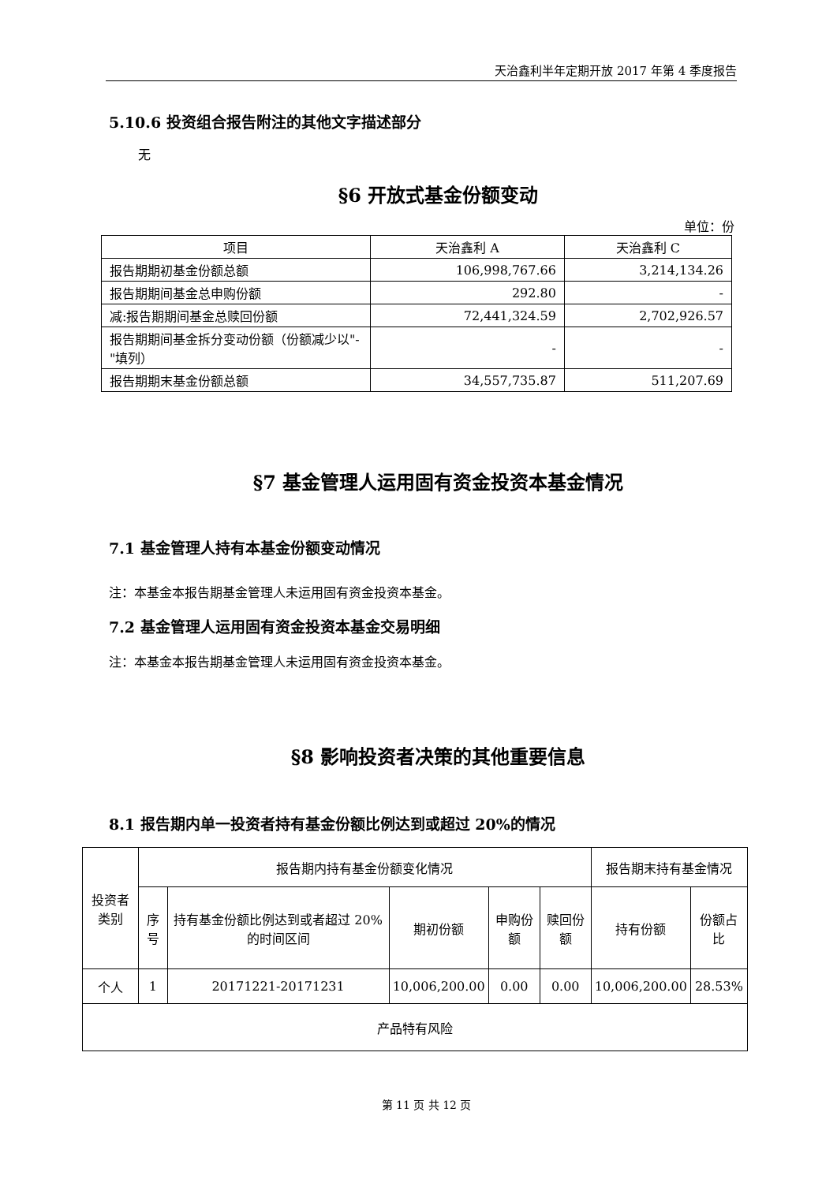天治鑫利半年定期开放 2017 年第 4 季度报告
5.10.6 投资组合报告附注的其他文字描述部分
无
§6 开放式基金份额变动
单位：份
| 项目 | 天治鑫利 A | 天治鑫利 C |
| --- | --- | --- |
| 报告期期初基金份额总额 | 106,998,767.66 | 3,214,134.26 |
| 报告期期间基金总申购份额 | 292.80 | - |
| 减:报告期期间基金总赎回份额 | 72,441,324.59 | 2,702,926.57 |
| 报告期期间基金拆分变动份额（份额减少以"-"填列） | - | - |
| 报告期期末基金份额总额 | 34,557,735.87 | 511,207.69 |
§7 基金管理人运用固有资金投资本基金情况
7.1 基金管理人持有本基金份额变动情况
注：本基金本报告期基金管理人未运用固有资金投资本基金。
7.2 基金管理人运用固有资金投资本基金交易明细
注：本基金本报告期基金管理人未运用固有资金投资本基金。
§8 影响投资者决策的其他重要信息
8.1 报告期内单一投资者持有基金份额比例达到或超过 20%的情况
| 投资者类别 | 报告期内持有基金份额变化情况 | | | | | 报告期末持有基金情况 | |
| --- | --- | --- | --- | --- | --- | --- | --- |
| | 序号 | 持有基金份额比例达到或者超过 20%的时间区间 | 期初份额 | 申购份额 | 赎回份额 | 持有份额 | 份额占比 |
| 个人 | 1 | 20171221-20171231 | 10,006,200.00 | 0.00 | 0.00 | 10,006,200.00 | 28.53% |
| 产品特有风险 | | | | | | | |
第 11 页 共 12 页